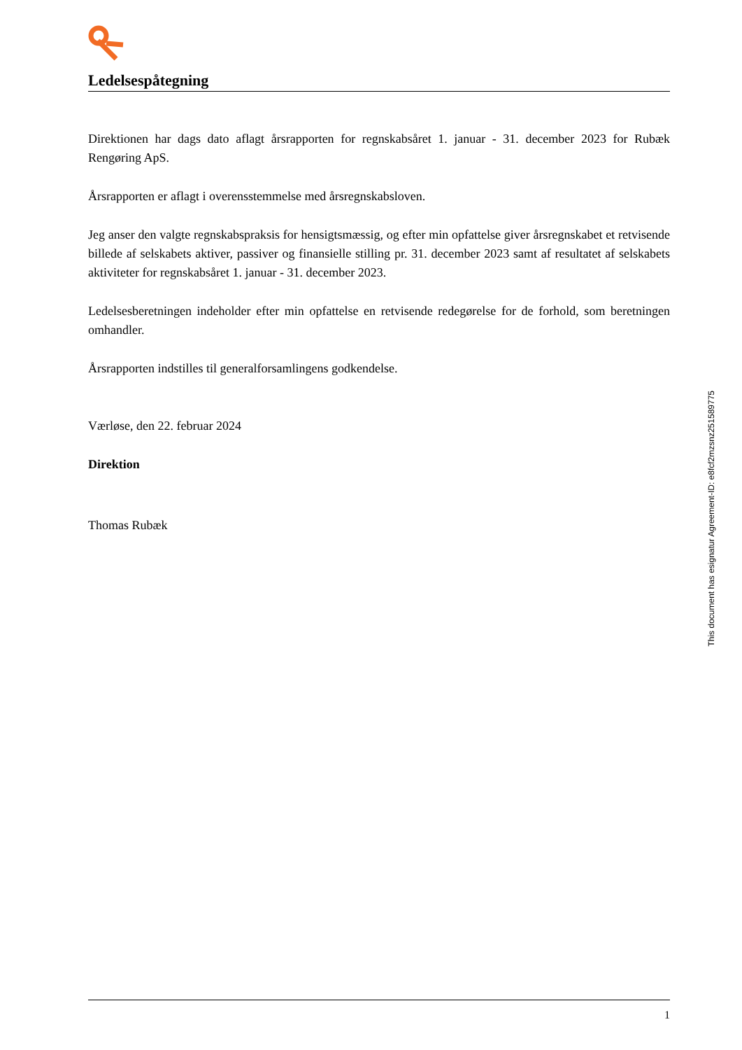Ledelsespåtegning
Direktionen har dags dato aflagt årsrapporten for regnskabsåret 1. januar - 31. december 2023 for Rubæk Rengøring ApS.
Årsrapporten er aflagt i overensstemmelse med årsregnskabsloven.
Jeg anser den valgte regnskabspraksis for hensigtsmæssig, og efter min opfattelse giver årsregnskabet et retvisende billede af selskabets aktiver, passiver og finansielle stilling pr. 31. december 2023 samt af resultatet af selskabets aktiviteter for regnskabsåret 1. januar - 31. december 2023.
Ledelsesberetningen indeholder efter min opfattelse en retvisende redegørelse for de forhold, som beretningen omhandler.
Årsrapporten indstilles til generalforsamlingens godkendelse.
Værløse, den 22. februar 2024
Direktion
Thomas Rubæk
This document has esignatur Agreement-ID: e8fcf2mzsnz251589775
1